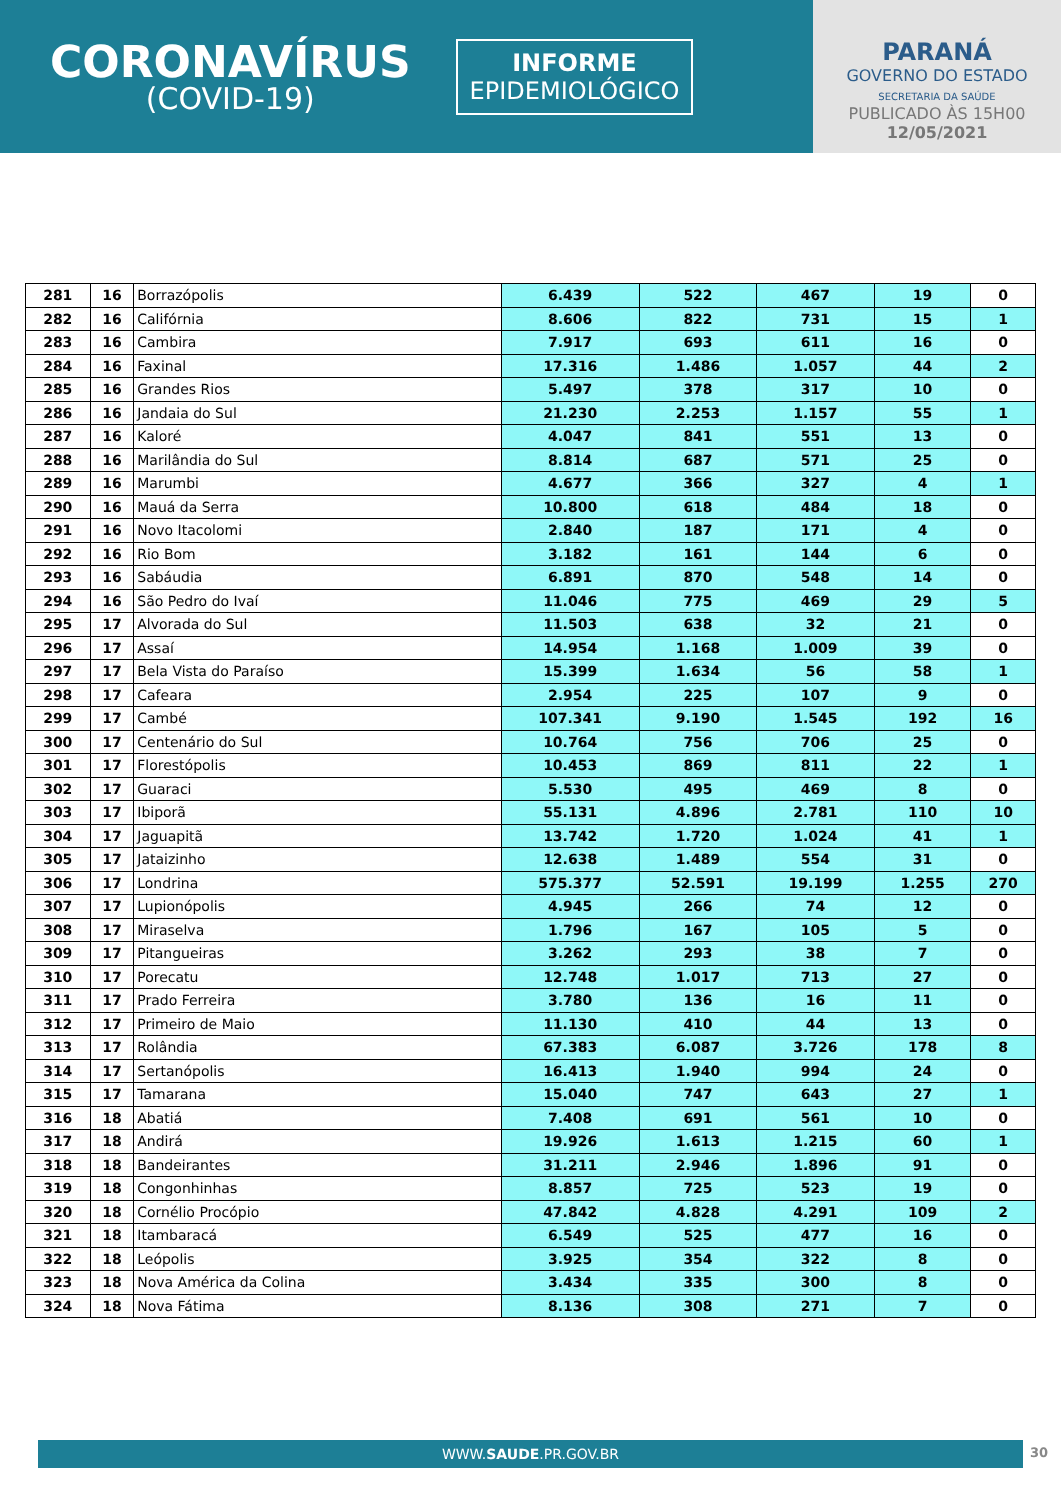CORONAVÍRUS
(COVID-19)
INFORME
EPIDEMIOLÓGICO
PARANÁ
GOVERNO DO ESTADO
SECRETARIA DA SAÚDE
PUBLICADO ÀS 15H00
12/05/2021
| 281 | 16 | Borrazópolis | 6.439 | 522 | 467 | 19 | 0 |
| 282 | 16 | Califórnia | 8.606 | 822 | 731 | 15 | 1 |
| 283 | 16 | Cambira | 7.917 | 693 | 611 | 16 | 0 |
| 284 | 16 | Faxinal | 17.316 | 1.486 | 1.057 | 44 | 2 |
| 285 | 16 | Grandes Rios | 5.497 | 378 | 317 | 10 | 0 |
| 286 | 16 | Jandaia do Sul | 21.230 | 2.253 | 1.157 | 55 | 1 |
| 287 | 16 | Kaloré | 4.047 | 841 | 551 | 13 | 0 |
| 288 | 16 | Marilândia do Sul | 8.814 | 687 | 571 | 25 | 0 |
| 289 | 16 | Marumbi | 4.677 | 366 | 327 | 4 | 1 |
| 290 | 16 | Mauá da Serra | 10.800 | 618 | 484 | 18 | 0 |
| 291 | 16 | Novo Itacolomi | 2.840 | 187 | 171 | 4 | 0 |
| 292 | 16 | Rio Bom | 3.182 | 161 | 144 | 6 | 0 |
| 293 | 16 | Sabáudia | 6.891 | 870 | 548 | 14 | 0 |
| 294 | 16 | São Pedro do Ivaí | 11.046 | 775 | 469 | 29 | 5 |
| 295 | 17 | Alvorada do Sul | 11.503 | 638 | 32 | 21 | 0 |
| 296 | 17 | Assaí | 14.954 | 1.168 | 1.009 | 39 | 0 |
| 297 | 17 | Bela Vista do Paraíso | 15.399 | 1.634 | 56 | 58 | 1 |
| 298 | 17 | Cafeara | 2.954 | 225 | 107 | 9 | 0 |
| 299 | 17 | Cambé | 107.341 | 9.190 | 1.545 | 192 | 16 |
| 300 | 17 | Centenário do Sul | 10.764 | 756 | 706 | 25 | 0 |
| 301 | 17 | Florestópolis | 10.453 | 869 | 811 | 22 | 1 |
| 302 | 17 | Guaraci | 5.530 | 495 | 469 | 8 | 0 |
| 303 | 17 | Ibiporã | 55.131 | 4.896 | 2.781 | 110 | 10 |
| 304 | 17 | Jaguapitã | 13.742 | 1.720 | 1.024 | 41 | 1 |
| 305 | 17 | Jataizinho | 12.638 | 1.489 | 554 | 31 | 0 |
| 306 | 17 | Londrina | 575.377 | 52.591 | 19.199 | 1.255 | 270 |
| 307 | 17 | Lupionópolis | 4.945 | 266 | 74 | 12 | 0 |
| 308 | 17 | Miraselva | 1.796 | 167 | 105 | 5 | 0 |
| 309 | 17 | Pitangueiras | 3.262 | 293 | 38 | 7 | 0 |
| 310 | 17 | Porecatu | 12.748 | 1.017 | 713 | 27 | 0 |
| 311 | 17 | Prado Ferreira | 3.780 | 136 | 16 | 11 | 0 |
| 312 | 17 | Primeiro de Maio | 11.130 | 410 | 44 | 13 | 0 |
| 313 | 17 | Rolândia | 67.383 | 6.087 | 3.726 | 178 | 8 |
| 314 | 17 | Sertanópolis | 16.413 | 1.940 | 994 | 24 | 0 |
| 315 | 17 | Tamarana | 15.040 | 747 | 643 | 27 | 1 |
| 316 | 18 | Abatiá | 7.408 | 691 | 561 | 10 | 0 |
| 317 | 18 | Andirá | 19.926 | 1.613 | 1.215 | 60 | 1 |
| 318 | 18 | Bandeirantes | 31.211 | 2.946 | 1.896 | 91 | 0 |
| 319 | 18 | Congonhinhas | 8.857 | 725 | 523 | 19 | 0 |
| 320 | 18 | Cornélio Procópio | 47.842 | 4.828 | 4.291 | 109 | 2 |
| 321 | 18 | Itambaracá | 6.549 | 525 | 477 | 16 | 0 |
| 322 | 18 | Leópolis | 3.925 | 354 | 322 | 8 | 0 |
| 323 | 18 | Nova América da Colina | 3.434 | 335 | 300 | 8 | 0 |
| 324 | 18 | Nova Fátima | 8.136 | 308 | 271 | 7 | 0 |
WWW.SAUDE.PR.GOV.BR 30